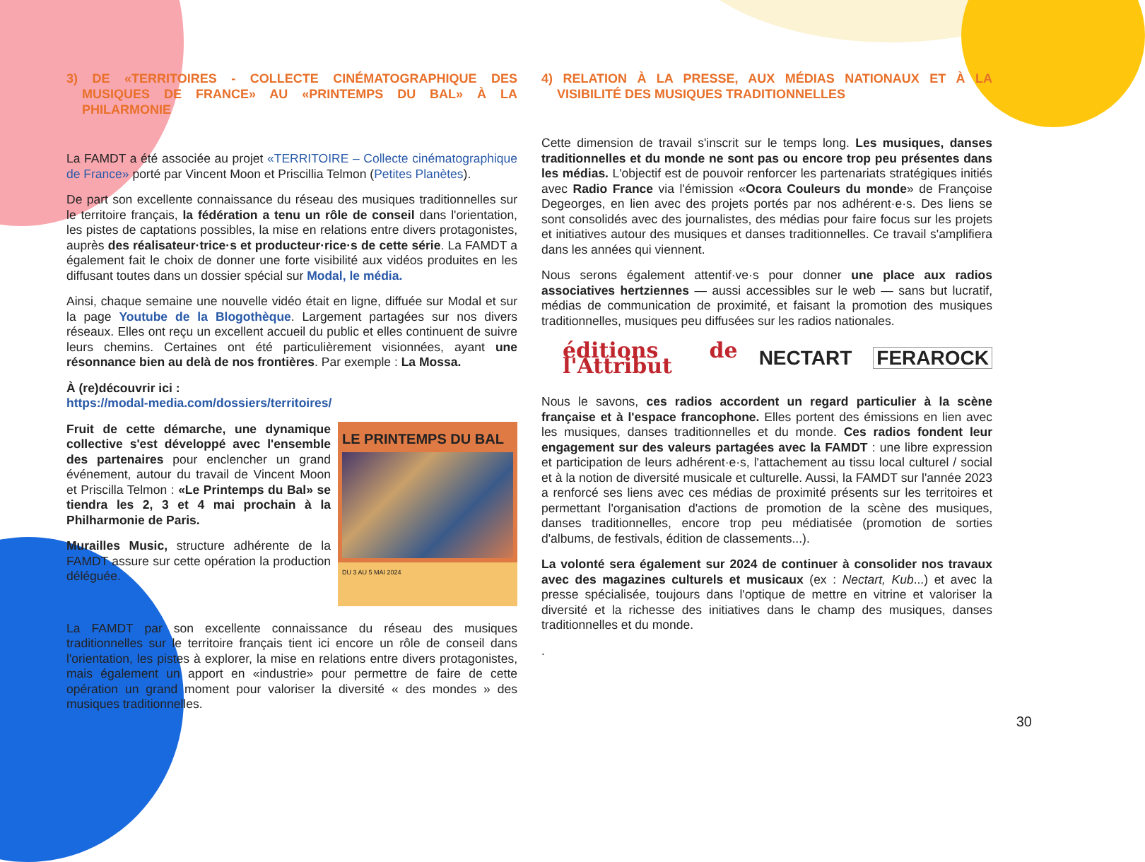3) DE «TERRITOIRES - COLLECTE CINÉMATOGRAPHIQUE DES MUSIQUES DE FRANCE» AU «PRINTEMPS DU BAL» À LA PHILARMONIE
La FAMDT a été associée au projet «TERRITOIRE – Collecte cinématographique de France» porté par Vincent Moon et Priscillia Telmon (Petites Planètes).
De part son excellente connaissance du réseau des musiques traditionnelles sur le territoire français, la fédération a tenu un rôle de conseil dans l'orientation, les pistes de captations possibles, la mise en relations entre divers protagonistes, auprès des réalisateur·trice·s et producteur·rice·s de cette série. La FAMDT a également fait le choix de donner une forte visibilité aux vidéos produites en les diffusant toutes dans un dossier spécial sur Modal, le média.
Ainsi, chaque semaine une nouvelle vidéo était en ligne, diffuée sur Modal et sur la page Youtube de la Blogothèque. Largement partagées sur nos divers réseaux. Elles ont reçu un excellent accueil du public et elles continuent de suivre leurs chemins. Certaines ont été particulièrement visionnées, ayant une résonnance bien au delà de nos frontières. Par exemple : La Mossa.
À (re)découvrir ici :
https://modal-media.com/dossiers/territoires/
LE PRINTEMPS DU BAL
DU 3 AU 5 MAI 2024
Fruit de cette démarche, une dynamique collective s'est développé avec l'ensemble des partenaires pour enclencher un grand événement, autour du travail de Vincent Moon et Priscilla Telmon : «Le Printemps du Bal» se tiendra les 2, 3 et 4 mai prochain à la Philharmonie de Paris.
Murailles Music, structure adhérente de la FAMDT assure sur cette opération la production déléguée.
La FAMDT par son excellente connaissance du réseau des musiques traditionnelles sur le territoire français tient ici encore un rôle de conseil dans l'orientation, les pistes à explorer, la mise en relations entre divers protagonistes, mais également un apport en «industrie» pour permettre de faire de cette opération un grand moment pour valoriser la diversité « des mondes » des musiques traditionnelles.
4) RELATION À LA PRESSE, AUX MÉDIAS NATIONAUX ET À LA VISIBILITÉ DES MUSIQUES TRADITIONNELLES
Cette dimension de travail s'inscrit sur le temps long. Les musiques, danses traditionnelles et du monde ne sont pas ou encore trop peu présentes dans les médias. L'objectif est de pouvoir renforcer les partenariats stratégiques initiés avec Radio France via l'émission «Ocora Couleurs du monde» de Françoise Degeorges, en lien avec des projets portés par nos adhérent·e·s. Des liens se sont consolidés avec des journalistes, des médias pour faire focus sur les projets et initiatives autour des musiques et danses traditionnelles. Ce travail s'amplifiera dans les années qui viennent.
Nous serons également attentif·ve·s pour donner une place aux radios associatives hertziennes — aussi accessibles sur le web — sans but lucratif, médias de communication de proximité, et faisant la promotion des musiques traditionnelles, musiques peu diffusées sur les radios nationales.
éditions de l'Attribut NECTART FERAROCK
Nous le savons, ces radios accordent un regard particulier à la scène française et à l'espace francophone. Elles portent des émissions en lien avec les musiques, danses traditionnelles et du monde. Ces radios fondent leur engagement sur des valeurs partagées avec la FAMDT : une libre expression et participation de leurs adhérent·e·s, l'attachement au tissu local culturel / social et à la notion de diversité musicale et culturelle. Aussi, la FAMDT sur l'année 2023 a renforcé ses liens avec ces médias de proximité présents sur les territoires et permettant l'organisation d'actions de promotion de la scène des musiques, danses traditionnelles, encore trop peu médiatisée (promotion de sorties d'albums, de festivals, édition de classements...).
La volonté sera également sur 2024 de continuer à consolider nos travaux avec des magazines culturels et musicaux (ex : Nectart, Kub...) et avec la presse spécialisée, toujours dans l'optique de mettre en vitrine et valoriser la diversité et la richesse des initiatives dans le champ des musiques, danses traditionnelles et du monde.
.
30